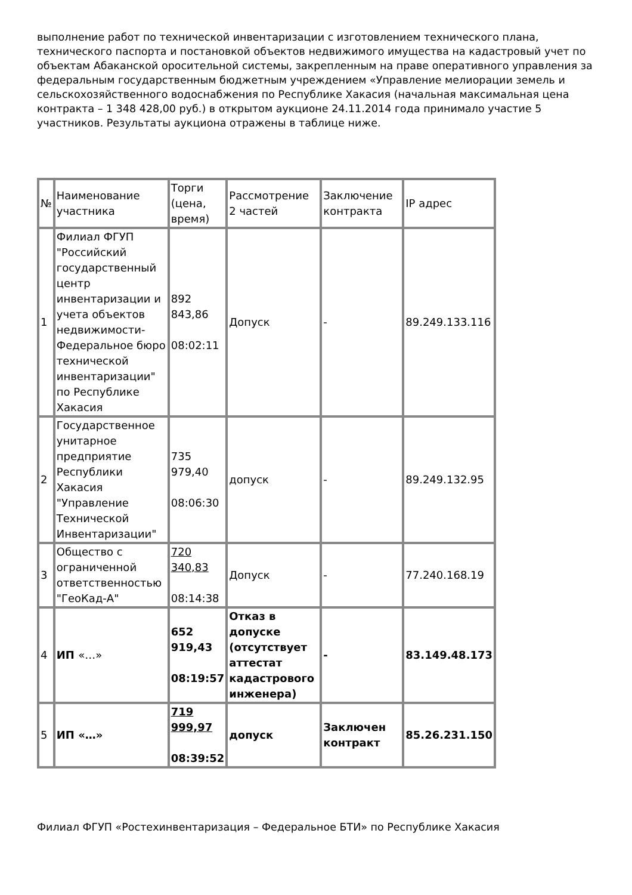выполнение работ по технической инвентаризации с изготовлением технического плана, технического паспорта и постановкой объектов недвижимого имущества на кадастровый учет по объектам Абаканской оросительной системы, закрепленным на праве оперативного управления за федеральным государственным бюджетным учреждением «Управление мелиорации земель и сельскохозяйственного водоснабжения по Республике Хакасия (начальная максимальная цена контракта – 1 348 428,00 руб.) в открытом аукционе 24.11.2014 года принимало участие 5 участников. Результаты аукциона отражены в таблице ниже.
| № | Наименование участника | Торги (цена, время) | Рассмотрение 2 частей | Заключение контракта | IP адрес |
| 1 | Филиал ФГУП "Российский государственный центр инвентаризации и учета объектов недвижимости-Федеральное бюро технической инвентаризации" по Республике Хакасия | 892 843,86 08:02:11 | Допуск | - | 89.249.133.116 |
| 2 | Государственное унитарное предприятие Республики Хакасия "Управление Технической Инвентаризации" | 735 979,40 08:06:30 | допуск | - | 89.249.132.95 |
| 3 | Общество с ограниченной ответственностью "ГеоКад-А" | 720 340,83 08:14:38 | Допуск | - | 77.240.168.19 |
| 4 | ИП «…» | 652 919,43 08:19:57 | Отказ в допуске (отсутствует аттестат кадастрового инженера) | - | 83.149.48.173 |
| 5 | ИП «…» | 719 999,97 08:39:52 | допуск | Заключен контракт | 85.26.231.150 |
Филиал ФГУП «Ростехинвентаризация – Федеральное БТИ» по Республике Хакасия